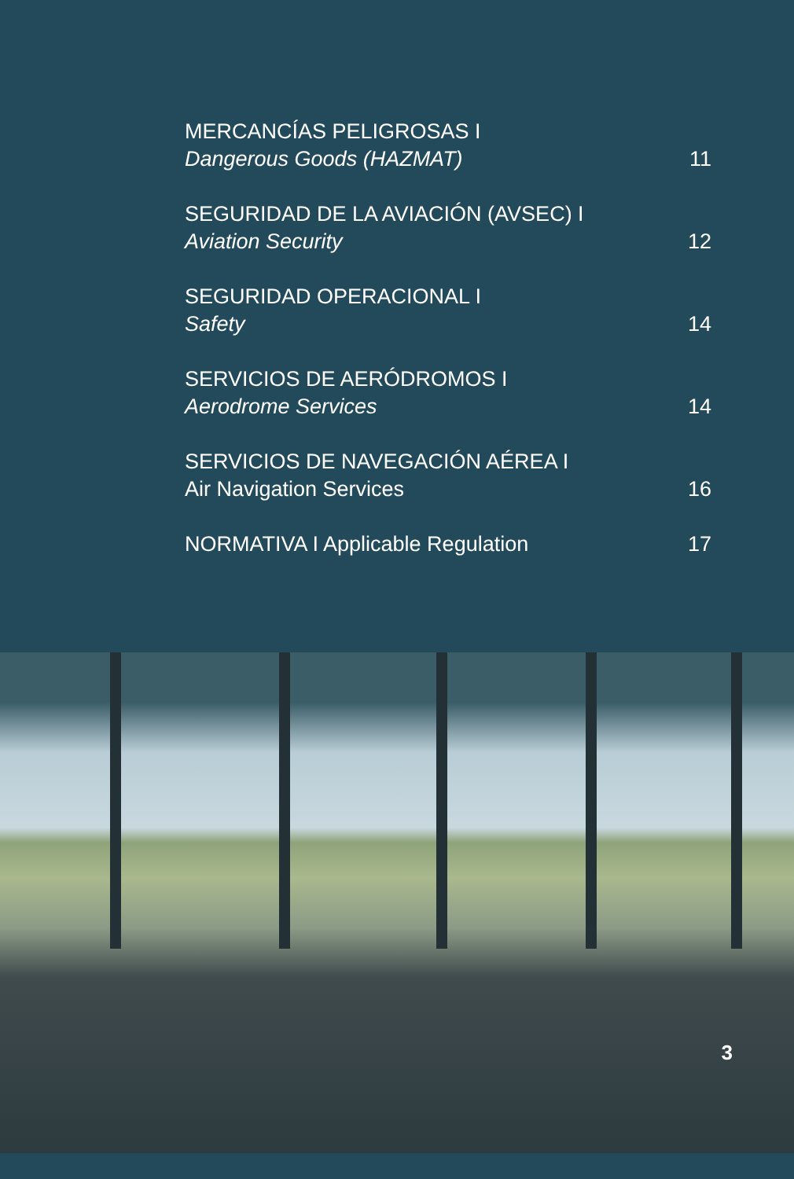MERCANCÍAS PELIGROSAS I
Dangerous Goods (HAZMAT)
11
SEGURIDAD DE LA AVIACIÓN (AVSEC) I
Aviation Security
12
SEGURIDAD OPERACIONAL I
Safety
14
SERVICIOS DE AERÓDROMOS I
Aerodrome Services
14
SERVICIOS DE NAVEGACIÓN AÉREA I
Air Navigation Services
16
NORMATIVA I Applicable Regulation
17
3